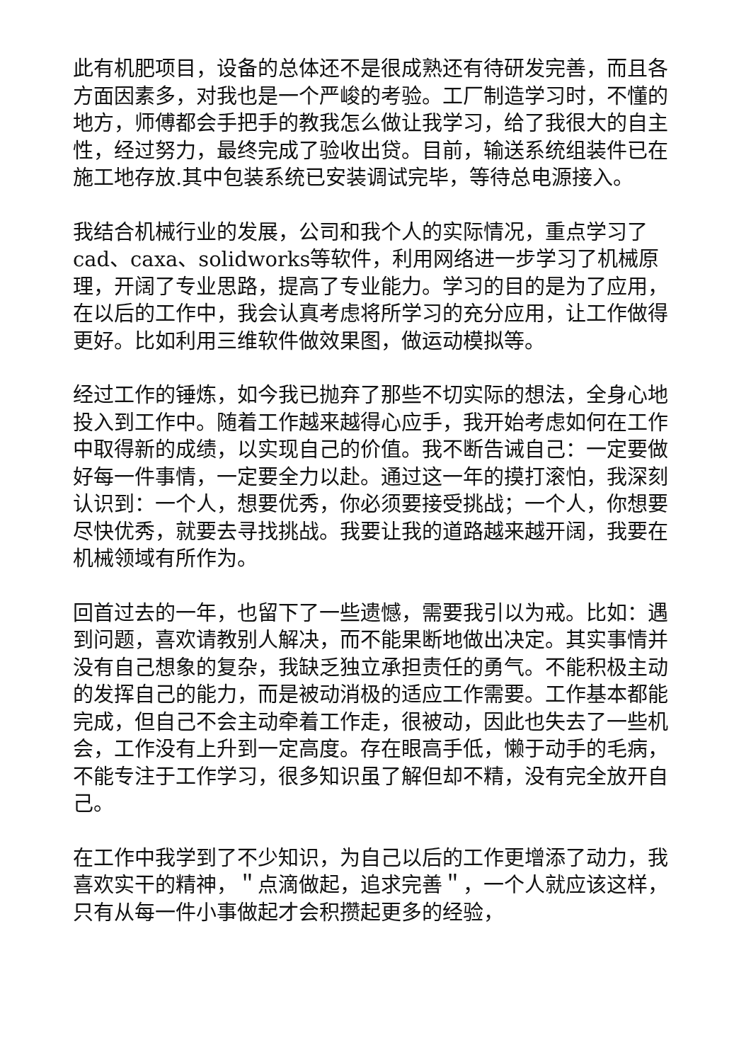此有机肥项目，设备的总体还不是很成熟还有待研发完善，而且各方面因素多，对我也是一个严峻的考验。工厂制造学习时，不懂的地方，师傅都会手把手的教我怎么做让我学习，给了我很大的自主性，经过努力，最终完成了验收出贷。目前，输送系统组装件已在施工地存放.其中包装系统已安装调试完毕，等待总电源接入。
我结合机械行业的发展，公司和我个人的实际情况，重点学习了cad、caxa、solidworks等软件，利用网络进一步学习了机械原理，开阔了专业思路，提高了专业能力。学习的目的是为了应用，在以后的工作中，我会认真考虑将所学习的充分应用，让工作做得更好。比如利用三维软件做效果图，做运动模拟等。
经过工作的锤炼，如今我已抛弃了那些不切实际的想法，全身心地投入到工作中。随着工作越来越得心应手，我开始考虑如何在工作中取得新的成绩，以实现自己的价值。我不断告诫自己：一定要做好每一件事情，一定要全力以赴。通过这一年的摸打滚怕，我深刻认识到：一个人，想要优秀，你必须要接受挑战；一个人，你想要尽快优秀，就要去寻找挑战。我要让我的道路越来越开阔，我要在机械领域有所作为。
回首过去的一年，也留下了一些遗憾，需要我引以为戒。比如：遇到问题，喜欢请教别人解决，而不能果断地做出决定。其实事情并没有自己想象的复杂，我缺乏独立承担责任的勇气。不能积极主动的发挥自己的能力，而是被动消极的适应工作需要。工作基本都能完成，但自己不会主动牵着工作走，很被动，因此也失去了一些机会，工作没有上升到一定高度。存在眼高手低，懒于动手的毛病，不能专注于工作学习，很多知识虽了解但却不精，没有完全放开自己。
在工作中我学到了不少知识，为自己以后的工作更增添了动力，我喜欢实干的精神，＂点滴做起，追求完善＂，一个人就应该这样，只有从每一件小事做起才会积攒起更多的经验，